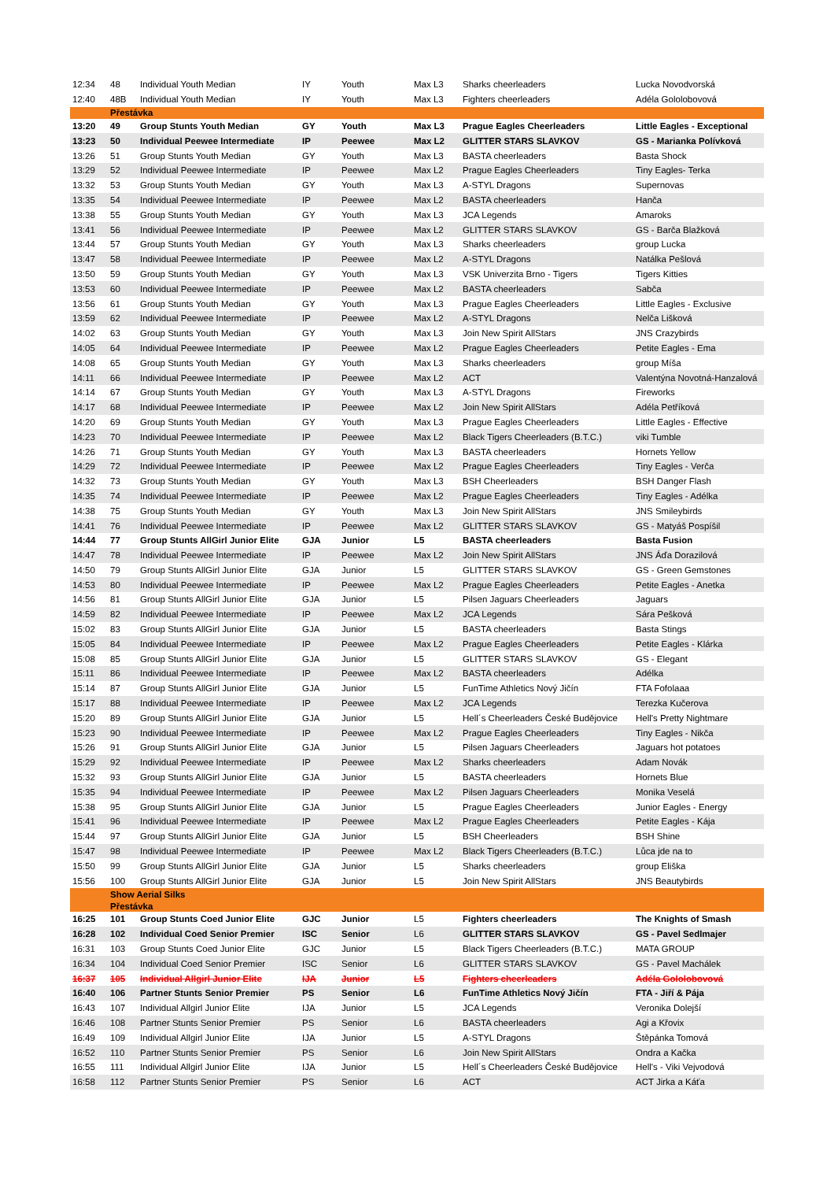| 12:34 | 48 | Individual Youth Median | IY | Youth | Max L3 | Sharks cheerleaders | Lucka Novodvorská |
| 12:40 | 48B | Individual Youth Median | IY | Youth | Max L3 | Fighters cheerleaders | Adéla Gololobovová |
| | Přestávka | | | | | | |
| 13:20 | 49 | Group Stunts Youth Median | GY | Youth | Max L3 | Prague Eagles Cheerleaders | Little Eagles - Exceptional |
| 13:23 | 50 | Individual Peewee Intermediate | IP | Peewee | Max L2 | GLITTER STARS SLAVKOV | GS - Marianka Polívková |
| 13:26 | 51 | Group Stunts Youth Median | GY | Youth | Max L3 | BASTA cheerleaders | Basta Shock |
| 13:29 | 52 | Individual Peewee Intermediate | IP | Peewee | Max L2 | Prague Eagles Cheerleaders | Tiny Eagles- Terka |
| 13:32 | 53 | Group Stunts Youth Median | GY | Youth | Max L3 | A-STYL Dragons | Supernovas |
| 13:35 | 54 | Individual Peewee Intermediate | IP | Peewee | Max L2 | BASTA cheerleaders | Hanča |
| 13:38 | 55 | Group Stunts Youth Median | GY | Youth | Max L3 | JCA Legends | Amaroks |
| 13:41 | 56 | Individual Peewee Intermediate | IP | Peewee | Max L2 | GLITTER STARS SLAVKOV | GS - Barča Blažková |
| 13:44 | 57 | Group Stunts Youth Median | GY | Youth | Max L3 | Sharks cheerleaders | group Lucka |
| 13:47 | 58 | Individual Peewee Intermediate | IP | Peewee | Max L2 | A-STYL Dragons | Natálka Pešlová |
| 13:50 | 59 | Group Stunts Youth Median | GY | Youth | Max L3 | VSK Univerzita Brno - Tigers | Tigers Kitties |
| 13:53 | 60 | Individual Peewee Intermediate | IP | Peewee | Max L2 | BASTA cheerleaders | Sabča |
| 13:56 | 61 | Group Stunts Youth Median | GY | Youth | Max L3 | Prague Eagles Cheerleaders | Little Eagles - Exclusive |
| 13:59 | 62 | Individual Peewee Intermediate | IP | Peewee | Max L2 | A-STYL Dragons | Nelča Lišková |
| 14:02 | 63 | Group Stunts Youth Median | GY | Youth | Max L3 | Join New Spirit AllStars | JNS Crazybirds |
| 14:05 | 64 | Individual Peewee Intermediate | IP | Peewee | Max L2 | Prague Eagles Cheerleaders | Petite Eagles - Ema |
| 14:08 | 65 | Group Stunts Youth Median | GY | Youth | Max L3 | Sharks cheerleaders | group Míša |
| 14:11 | 66 | Individual Peewee Intermediate | IP | Peewee | Max L2 | ACT | Valentýna Novotná-Hanzalová |
| 14:14 | 67 | Group Stunts Youth Median | GY | Youth | Max L3 | A-STYL Dragons | Fireworks |
| 14:17 | 68 | Individual Peewee Intermediate | IP | Peewee | Max L2 | Join New Spirit AllStars | Adéla Petříková |
| 14:20 | 69 | Group Stunts Youth Median | GY | Youth | Max L3 | Prague Eagles Cheerleaders | Little Eagles - Effective |
| 14:23 | 70 | Individual Peewee Intermediate | IP | Peewee | Max L2 | Black Tigers Cheerleaders (B.T.C.) | viki Tumble |
| 14:26 | 71 | Group Stunts Youth Median | GY | Youth | Max L3 | BASTA cheerleaders | Hornets Yellow |
| 14:29 | 72 | Individual Peewee Intermediate | IP | Peewee | Max L2 | Prague Eagles Cheerleaders | Tiny Eagles - Verča |
| 14:32 | 73 | Group Stunts Youth Median | GY | Youth | Max L3 | BSH Cheerleaders | BSH Danger Flash |
| 14:35 | 74 | Individual Peewee Intermediate | IP | Peewee | Max L2 | Prague Eagles Cheerleaders | Tiny Eagles - Adélka |
| 14:38 | 75 | Group Stunts Youth Median | GY | Youth | Max L3 | Join New Spirit AllStars | JNS Smileybirds |
| 14:41 | 76 | Individual Peewee Intermediate | IP | Peewee | Max L2 | GLITTER STARS SLAVKOV | GS - Matyáš Pospíšil |
| 14:44 | 77 | Group Stunts AllGirl Junior Elite | GJA | Junior | L5 | BASTA cheerleaders | Basta Fusion |
| 14:47 | 78 | Individual Peewee Intermediate | IP | Peewee | Max L2 | Join New Spirit AllStars | JNS Áďa Dorazilová |
| 14:50 | 79 | Group Stunts AllGirl Junior Elite | GJA | Junior | L5 | GLITTER STARS SLAVKOV | GS - Green Gemstones |
| 14:53 | 80 | Individual Peewee Intermediate | IP | Peewee | Max L2 | Prague Eagles Cheerleaders | Petite Eagles - Anetka |
| 14:56 | 81 | Group Stunts AllGirl Junior Elite | GJA | Junior | L5 | Pilsen Jaguars Cheerleaders | Jaguars |
| 14:59 | 82 | Individual Peewee Intermediate | IP | Peewee | Max L2 | JCA Legends | Sára Pešková |
| 15:02 | 83 | Group Stunts AllGirl Junior Elite | GJA | Junior | L5 | BASTA cheerleaders | Basta Stings |
| 15:05 | 84 | Individual Peewee Intermediate | IP | Peewee | Max L2 | Prague Eagles Cheerleaders | Petite Eagles - Klárka |
| 15:08 | 85 | Group Stunts AllGirl Junior Elite | GJA | Junior | L5 | GLITTER STARS SLAVKOV | GS - Elegant |
| 15:11 | 86 | Individual Peewee Intermediate | IP | Peewee | Max L2 | BASTA cheerleaders | Adélka |
| 15:14 | 87 | Group Stunts AllGirl Junior Elite | GJA | Junior | L5 | FunTime Athletics Nový Jičín | FTA Fofolaaa |
| 15:17 | 88 | Individual Peewee Intermediate | IP | Peewee | Max L2 | JCA Legends | Terezka Kučerova |
| 15:20 | 89 | Group Stunts AllGirl Junior Elite | GJA | Junior | L5 | Hell´s Cheerleaders České Budějovice | Hell's Pretty Nightmare |
| 15:23 | 90 | Individual Peewee Intermediate | IP | Peewee | Max L2 | Prague Eagles Cheerleaders | Tiny Eagles - Nikča |
| 15:26 | 91 | Group Stunts AllGirl Junior Elite | GJA | Junior | L5 | Pilsen Jaguars Cheerleaders | Jaguars hot potatoes |
| 15:29 | 92 | Individual Peewee Intermediate | IP | Peewee | Max L2 | Sharks cheerleaders | Adam Novák |
| 15:32 | 93 | Group Stunts AllGirl Junior Elite | GJA | Junior | L5 | BASTA cheerleaders | Hornets Blue |
| 15:35 | 94 | Individual Peewee Intermediate | IP | Peewee | Max L2 | Pilsen Jaguars Cheerleaders | Monika Veselá |
| 15:38 | 95 | Group Stunts AllGirl Junior Elite | GJA | Junior | L5 | Prague Eagles Cheerleaders | Junior Eagles - Energy |
| 15:41 | 96 | Individual Peewee Intermediate | IP | Peewee | Max L2 | Prague Eagles Cheerleaders | Petite Eagles - Kája |
| 15:44 | 97 | Group Stunts AllGirl Junior Elite | GJA | Junior | L5 | BSH Cheerleaders | BSH Shine |
| 15:47 | 98 | Individual Peewee Intermediate | IP | Peewee | Max L2 | Black Tigers Cheerleaders (B.T.C.) | Lůca jde na to |
| 15:50 | 99 | Group Stunts AllGirl Junior Elite | GJA | Junior | L5 | Sharks cheerleaders | group Eliška |
| 15:56 | 100 | Group Stunts AllGirl Junior Elite | GJA | Junior | L5 | Join New Spirit AllStars | JNS Beautybirds |
| | Show Aerial Silks | | | | | | |
| | Přestávka | | | | | | |
| 16:25 | 101 | Group Stunts Coed Junior Elite | GJC | Junior | L5 | Fighters cheerleaders | The Knights of Smash |
| 16:28 | 102 | Individual Coed Senior Premier | ISC | Senior | L6 | GLITTER STARS SLAVKOV | GS - Pavel Sedlmajer |
| 16:31 | 103 | Group Stunts Coed Junior Elite | GJC | Junior | L5 | Black Tigers Cheerleaders (B.T.C.) | MATA GROUP |
| 16:34 | 104 | Individual Coed Senior Premier | ISC | Senior | L6 | GLITTER STARS SLAVKOV | GS - Pavel Machálek |
| 16:37 | 105 | Individual Allgirl Junior Elite | IJA | Junior | L5 | Fighters cheerleaders | Adéla Gololobovová |
| 16:40 | 106 | Partner Stunts Senior Premier | PS | Senior | L6 | FunTime Athletics Nový Jičín | FTA - Jiří & Pája |
| 16:43 | 107 | Individual Allgirl Junior Elite | IJA | Junior | L5 | JCA Legends | Veronika Dolejší |
| 16:46 | 108 | Partner Stunts Senior Premier | PS | Senior | L6 | BASTA cheerleaders | Agi a Křovix |
| 16:49 | 109 | Individual Allgirl Junior Elite | IJA | Junior | L5 | A-STYL Dragons | Štěpánka Tomová |
| 16:52 | 110 | Partner Stunts Senior Premier | PS | Senior | L6 | Join New Spirit AllStars | Ondra a Kačka |
| 16:55 | 111 | Individual Allgirl Junior Elite | IJA | Junior | L5 | Hell´s Cheerleaders České Budějovice | Hell's - Viki Vejvodová |
| 16:58 | 112 | Partner Stunts Senior Premier | PS | Senior | L6 | ACT | ACT Jirka a Káťa |